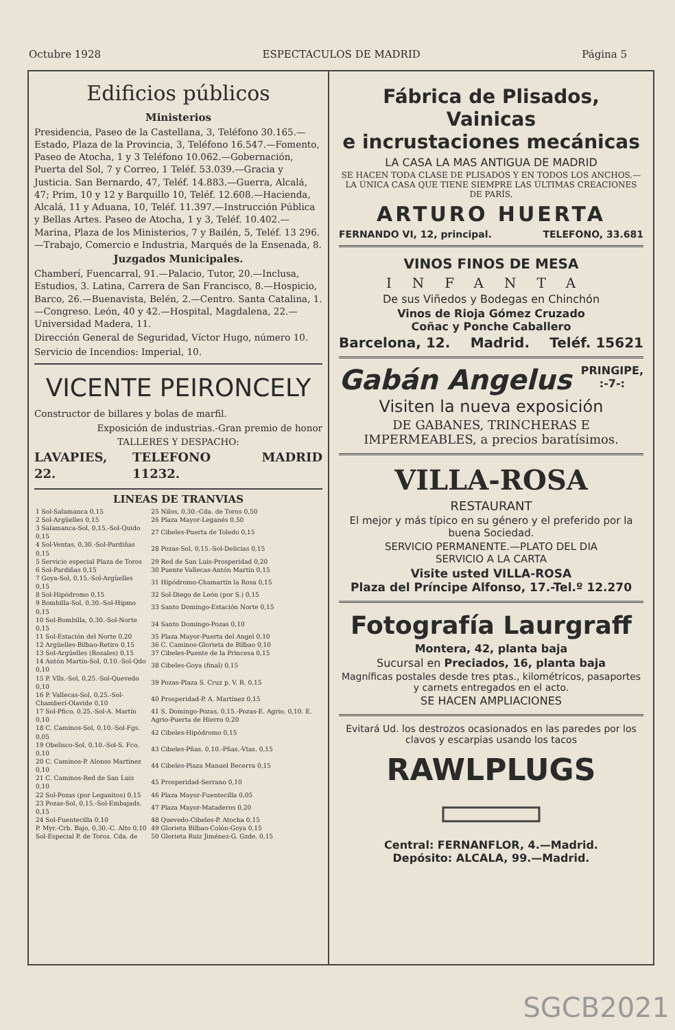Octubre 1928 ESPECTACULOS DE MADRID Página 5
Edificios públicos
Ministerios
Presidencia, Paseo de la Castellana, 3, Teléfono 30.165.—Estado, Plaza de la Provincia, 3, Teléfono 16.547.—Fomento, Paseo de Atocha, 1 y 3 Teléfono 10.062.—Gobernación, Puerta del Sol, 7 y Correo, 1 Teléf. 53.039.—Gracia y Justicia. San Bernardo, 47, Teléf. 14.883.—Guerra, Alcalá, 47; Prim, 10 y 12 y Barquillo 10, Teléf. 12.608.—Hacienda, Alcalá, 11 y Aduana, 10, Teléf. 11.397.—Instrucción Pública y Bellas Artes. Paseo de Atocha, 1 y 3, Teléf. 10.402.—Marina, Plaza de los Ministerios, 7 y Bailén, 5, Teléf. 13 296.—Trabajo, Comercio e Industria, Marqués de la Ensenada, 8.
Juzgados Municipales.
Chamberí, Fuencarral, 91.—Palacio, Tutor, 20.—Inclusa, Estudios, 3. Latina, Carrera de San Francisco, 8.—Hospicio, Barco, 26.—Buenavista, Belén, 2.—Centro. Santa Catalina, 1.—Congreso. León, 40 y 42.—Hospital, Magdalena, 22.—Universidad Madera, 11.
Dirección General de Seguridad, Víctor Hugo, número 10.
Servicio de Incendios: Imperial, 10.
VICENTE PEIRONCELY
Constructor de billares y bolas de marfil.
Exposición de industrias.-Gran premio de honor
TALLERES Y DESPACHO:
LAVAPIES, 22. TELEFONO 11232. MADRID
LINEAS DE TRANVIAS
| 1 Sol-Salamanca 0,15 | 25 Nilos, 0,30.-Cda. de Toros 0,50 |
| 2 Sol-Argüelles 0,15 | 26 Plaza Mayor-Leganés 0,50 |
| 3 Salamanca-Sol, 0,15.-Sol-Quido 0,15 | 27 Cibeles-Puerta de Toledo 0,15 |
| 4 Sol-Ventas, 0,30.-Sol-Pardiñas 0,15 | 28 Pozas-Sol, 0,15.-Sol-Delicias 0,15 |
| 5 Servicio especial Plaza de Toros | 29 Red de San Luis-Prosperidad 0,20 |
| 6 Sol-Pardiñas 0,15 | 30 Puente Vallecas-Antón Martín 0,15 |
| 7 Goya-Sol, 0,15.-Sol-Argüelles 0,15 | 31 Hipódromo-Chamartín la Rosa 0,15 |
| 8 Sol-Hipódromo 0,15 | 32 Sol-Diego de León (por S.) 0,15 |
| 9 Bombilla-Sol, 0,30.-Sol-Hipmo 0,15 | 33 Santo Domingo-Estación Norte 0,15 |
| 10 Sol-Bombilla, 0,30.-Sol-Norte 0,15 | 34 Santo Domingo-Pozas 0,10 |
| 11 Sol-Estación del Norte 0,20 | 35 Plaza Mayor-Puerta del Angel 0,10 |
| 12 Argüelles-Bilbao-Retiro 0,15 | 36 C. Caminos-Glorieta de Bilbao 0,10 |
| 13 Sol-Argüelles (Rosales) 0,15 | 37 Cibeles-Puente de la Princesa 0,15 |
| 14 Antón Martín-Sol, 0,10.-Sol-Qdo 0,10 | 38 Cibeles-Goya (final) 0,15 |
| 15 P. Vlls.-Sol, 0,25.-Sol-Quevedo 0,10 | 39 Pozas-Plaza S. Cruz p. V. R. 0,15 |
| 16 P. Vallecas-Sol, 0,25.-Sol-Chamberí-Olavide 0,10 | 40 Prosperidad-P. A. Martínez 0,15 |
| 17 Sol-Pfico, 0,25.-Sol-A. Martín 0,10 | 41 S. Domingo-Pozas, 0,15.-Pozas-E. Agrio, 0,10. E. Agrio-Puerta de Hierro 0,20 |
| 18 C. Caminos-Sol, 0,10.-Sol-Fgs. 0,05 | 42 Cibeles-Hipódromo 0,15 |
| 19 Obelisco-Sol, 0,10.-Sol-S. Fco. 0,10 | 43 Cibeles-Pñas. 0,10.-Pñas.-Vtas. 0,15 |
| 20 C. Caminos-P. Alonso Martínez 0,10 | 44 Cibeles-Plaza Manuel Becerra 0,15 |
| 21 C. Caminos-Red de San Luis 0,10 | 45 Prosperidad-Serrano 0,10 |
| 22 Sol-Pozas (por Leganitos) 0,15 | 46 Plaza Mayor-Fuentecilla 0,05 |
| 23 Pozas-Sol, 0,15.-Sol-Embajads. 0,15 | 47 Plaza Mayor-Mataderos 0,20 |
| 24 Sol-Fuentecilla 0,10 | 48 Quevedo-Cibeles-P. Atocha 0,15 |
| P. Myr.-Crb. Bajo, 0,30.-C. Alto 0,10 | 49 Glorieta Bilbao-Colón-Goya 0,15 |
| Sol-Especial P. de Toros. Cda. de | 50 Glorieta Ruiz Jiménez-G. Gzde. 0,15 |
Fábrica de Plisados, Vainicas
e incrustaciones mecánicas
LA CASA LA MAS ANTIGUA DE MADRID
SE HACEN TODA CLASE DE PLISADOS Y EN TODOS LOS ANCHOS.— LA ÚNICA CASA QUE TIENE SIEMPRE LAS ÚLTIMAS CREACIONES DE PARÍS.
ARTURO HUERTA
FERNANDO VI, 12, principal. TELEFONO, 33.681
VINOS FINOS DE MESA
INFANTA
De sus Viñedos y Bodegas en Chinchón
Vinos de Rioja Gómez Cruzado
Coñac y Ponche Caballero
Barcelona, 12. Madrid. Teléf. 15621
Gabán Angelus PRINGIPE,
:-7-:
Visiten la nueva exposición
DE GABANES, TRINCHERAS E IMPERMEABLES, a precios baratísimos.
VILLA-ROSA
RESTAURANT
El mejor y más típico en su género y el preferido por la buena Sociedad.
SERVICIO PERMANENTE.—PLATO DEL DIA
SERVICIO A LA CARTA
Visite usted VILLA-ROSA
Plaza del Príncipe Alfonso, 17.-Tel.º 12.270
Fotografía Laurgraff
Montera, 42, planta baja
Sucursal en Preciados, 16, planta baja
Magníficas postales desde tres ptas., kilométricos, pasaportes y carnets entregados en el acto.
SE HACEN AMPLIACIONES
Evitará Ud. los destrozos ocasionados en las paredes por los clavos y escarpias usando los tacos
RAWLPLUGS
Central: FERNANFLOR, 4.—Madrid.
Depósito: ALCALA, 99.—Madrid.
SGCB2021